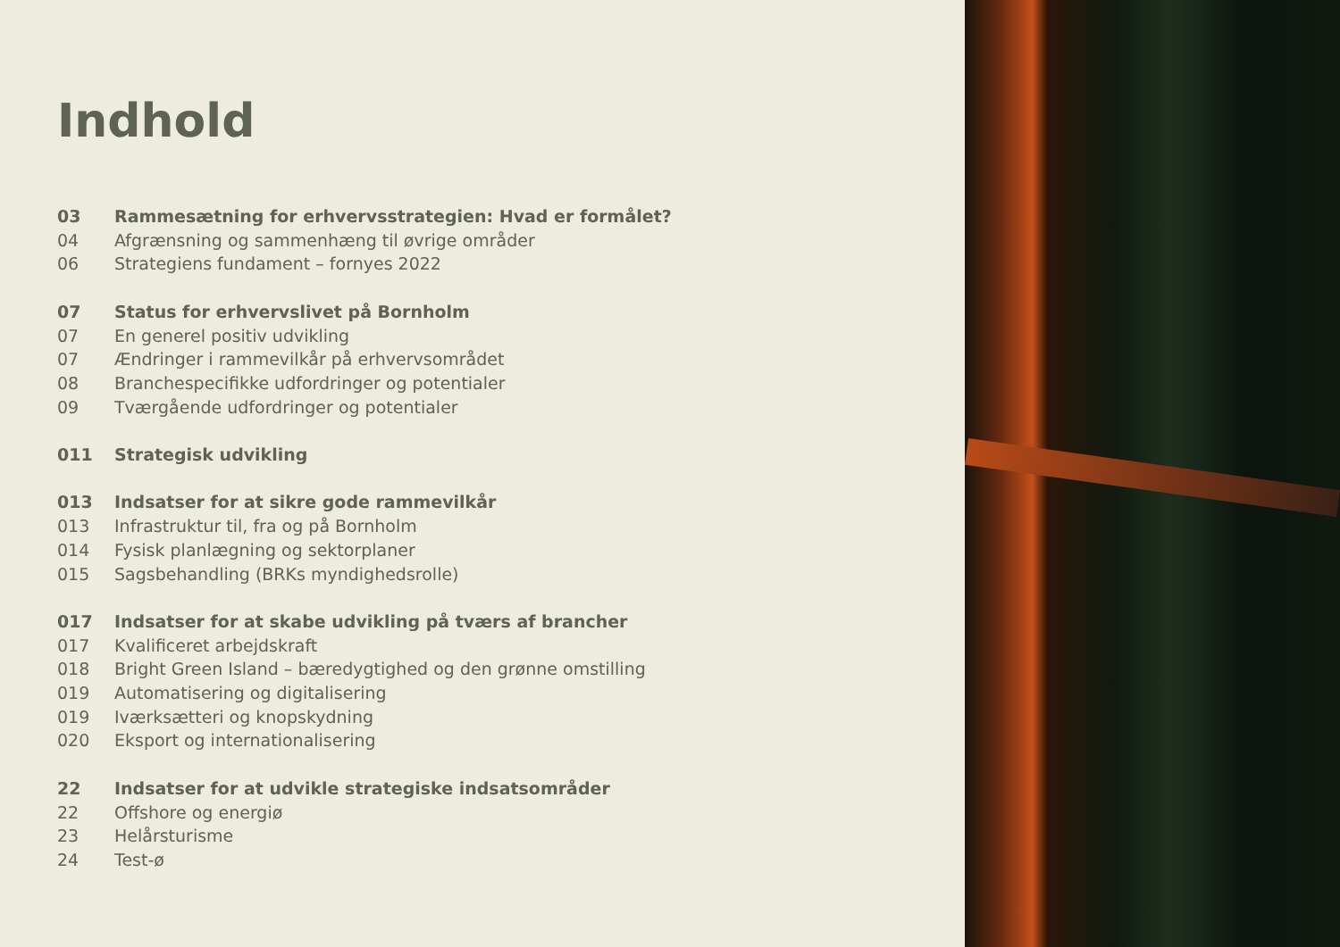Indhold
03 Rammesætning for erhvervsstrategien: Hvad er formålet?
04 Afgrænsning og sammenhæng til øvrige områder
06 Strategiens fundament – fornyes 2022
07 Status for erhvervslivet på Bornholm
07 En generel positiv udvikling
07 Ændringer i rammevilkår på erhvervsområdet
08 Branchespecifikke udfordringer og potentialer
09 Tværgående udfordringer og potentialer
011 Strategisk udvikling
013 Indsatser for at sikre gode rammevilkår
013 Infrastruktur til, fra og på Bornholm
014 Fysisk planlægning og sektorplaner
015 Sagsbehandling (BRKs myndighedsrolle)
017 Indsatser for at skabe udvikling på tværs af brancher
017 Kvalificeret arbejdskraft
018 Bright Green Island – bæredygtighed og den grønne omstilling
019 Automatisering og digitalisering
019 Iværksætteri og knopskydning
020 Eksport og internationalisering
22 Indsatser for at udvikle strategiske indsatsområder
22 Offshore og energiø
23 Helårsturisme
24 Test-ø